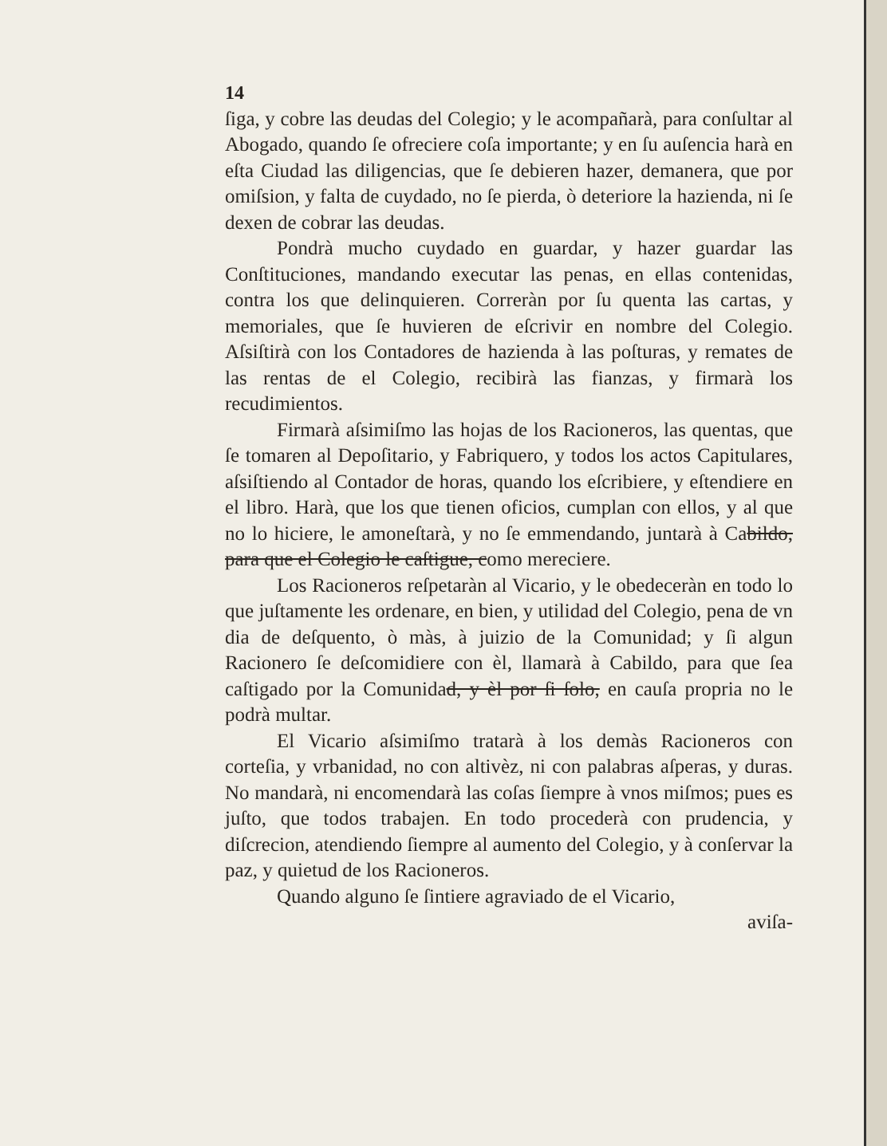14
ſiga, y cobre las deudas del Colegio; y le acompañarà, para conſultar al Abogado, quando ſe ofreciere coſa importante; y en ſu auſencia harà en eſta Ciudad las diligencias, que ſe debieren hazer, demanera, que por omiſsion, y falta de cuydado, no ſe pierda, ò deteriore la hazienda, ni ſe dexen de cobrar las deudas.
Pondrà mucho cuydado en guardar, y hazer guardar las Conſtituciones, mandando executar las penas, en ellas contenidas, contra los que delinquieren. Correràn por ſu quenta las cartas, y memoriales, que ſe huvieren de eſcrivir en nombre del Colegio. Aſsiſtirà con los Contadores de hazienda à las poſturas, y remates de las rentas de el Colegio, recibirà las fianzas, y firmarà los recudimientos.
Firmarà aſsimiſmo las hojas de los Racioneros, las quentas, que ſe tomaren al Depoſitario, y Fabriquero, y todos los actos Capitulares, aſsiſtiendo al Contador de horas, quando los eſcribiere, y eſtendiere en el libro. Harà, que los que tienen oficios, cumplan con ellos, y al que no lo hiciere, le amoneſtarà, y no ſe emmendando, juntarà à Cabildo, para que el Colegio le caſtigue, como mereciere.
Los Racioneros reſpetaràn al Vicario, y le obedeceràn en todo lo que juſtamente les ordenare, en bien, y utilidad del Colegio, pena de vn dia de deſquento, ò màs, à juizio de la Comunidad; y ſi algun Racionero ſe deſcomidiere con èl, llamarà à Cabildo, para que ſea caſtigado por la Comunidad, y èl por ſi ſolo, en cauſa propria no le podrà multar.
El Vicario aſsimiſmo tratarà à los demàs Racioneros con corteſia, y vrbanidad, no con altivèz, ni con palabras aſperas, y duras. No mandarà, ni encomendarà las coſas ſiempre à vnos miſmos; pues es juſto, que todos trabajen. En todo procederà con prudencia, y diſcrecion, atendiendo ſiempre al aumento del Colegio, y à conſervar la paz, y quietud de los Racioneros.
Quando alguno ſe ſintiere agraviado de el Vicario,
aviſa-